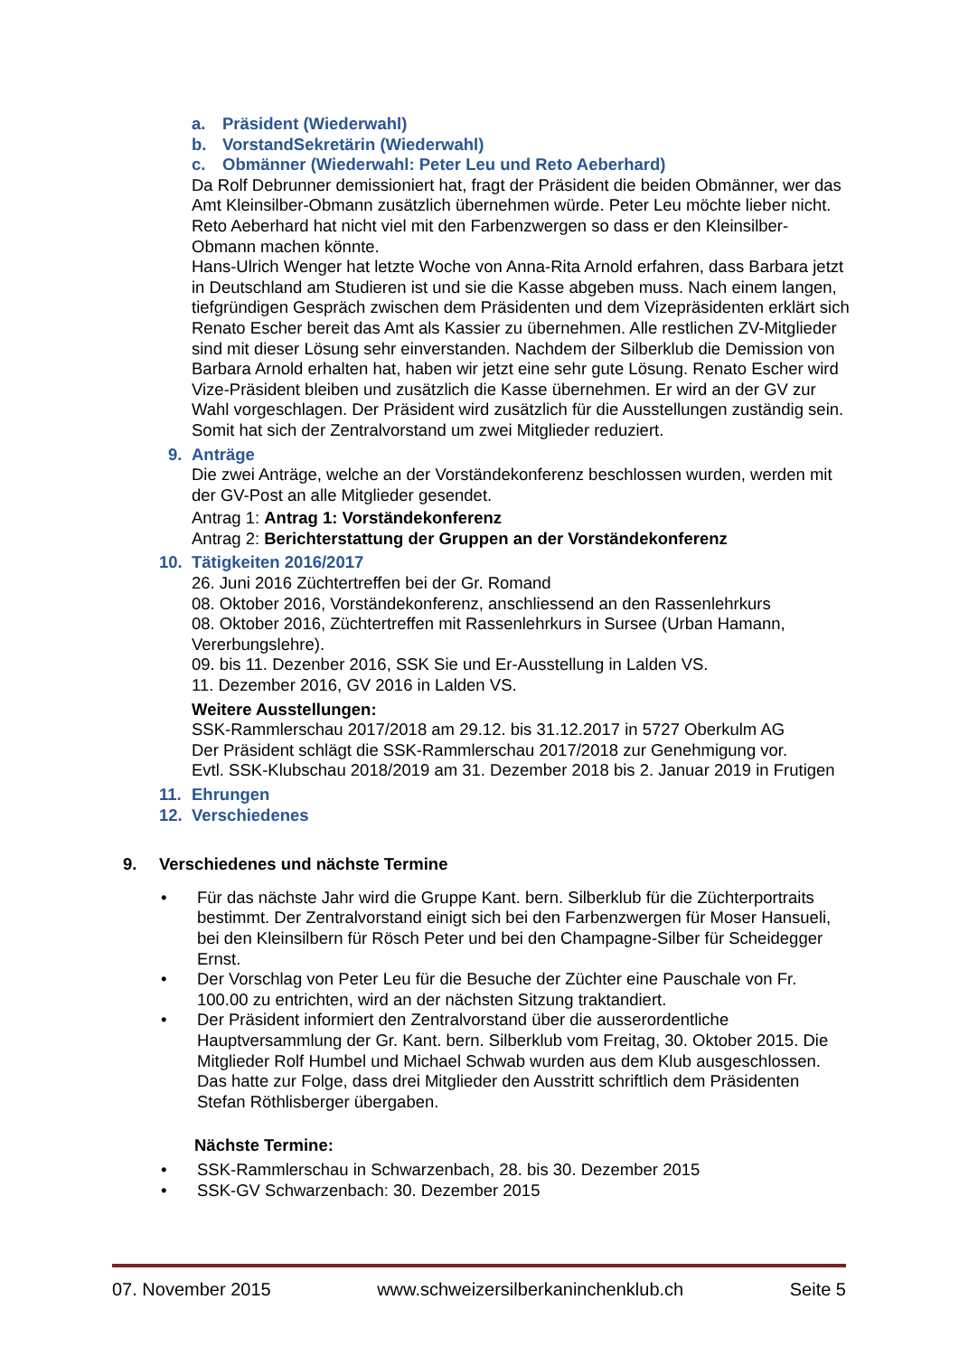a. Präsident (Wiederwahl)
b. VorstandSekretärin (Wiederwahl)
c. Obmänner (Wiederwahl: Peter Leu und Reto Aeberhard)
Da Rolf Debrunner demissioniert hat, fragt der Präsident die beiden Obmänner, wer das Amt Kleinsilber-Obmann zusätzlich übernehmen würde. Peter Leu möchte lieber nicht. Reto Aeberhard hat nicht viel mit den Farbenzwergen so dass er den Kleinsilber-Obmann machen könnte.
Hans-Ulrich Wenger hat letzte Woche von Anna-Rita Arnold erfahren, dass Barbara jetzt in Deutschland am Studieren ist und sie die Kasse abgeben muss. Nach einem langen, tiefgründigen Gespräch zwischen dem Präsidenten und dem Vizepräsidenten erklärt sich Renato Escher bereit das Amt als Kassier zu übernehmen. Alle restlichen ZV-Mitglieder sind mit dieser Lösung sehr einverstanden. Nachdem der Silberklub die Demission von Barbara Arnold erhalten hat, haben wir jetzt eine sehr gute Lösung. Renato Escher wird Vize-Präsident bleiben und zusätzlich die Kasse übernehmen. Er wird an der GV zur Wahl vorgeschlagen. Der Präsident wird zusätzlich für die Ausstellungen zuständig sein.
Somit hat sich der Zentralvorstand um zwei Mitglieder reduziert.
9. Anträge
Die zwei Anträge, welche an der Vorständekonferenz beschlossen wurden, werden mit der GV-Post an alle Mitglieder gesendet.
Antrag 1: Antrag 1: Vorständekonferenz
Antrag 2: Berichterstattung der Gruppen an der Vorständekonferenz
10. Tätigkeiten 2016/2017
26. Juni 2016 Züchtertreffen bei der Gr. Romand
08. Oktober 2016, Vorständekonferenz, anschliessend an den Rassenlehrkurs
08. Oktober 2016, Züchtertreffen mit Rassenlehrkurs in Sursee (Urban Hamann, Vererbungslehre).
09. bis 11. Dezenber 2016, SSK Sie und Er-Ausstellung in Lalden VS.
11. Dezember 2016, GV 2016 in Lalden VS.
Weitere Ausstellungen:
SSK-Rammlerschau 2017/2018 am 29.12. bis 31.12.2017 in 5727 Oberkulm AG
Der Präsident schlägt die SSK-Rammlerschau 2017/2018 zur Genehmigung vor.
Evtl. SSK-Klubschau 2018/2019 am 31. Dezember 2018 bis 2. Januar 2019 in Frutigen
11. Ehrungen
12. Verschiedenes
9. Verschiedenes und nächste Termine
• Für das nächste Jahr wird die Gruppe Kant. bern. Silberklub für die Züchterportraits bestimmt. Der Zentralvorstand einigt sich bei den Farbenzwergen für Moser Hansueli, bei den Kleinsilbern für Rösch Peter und bei den Champagne-Silber für Scheidegger Ernst.
• Der Vorschlag von Peter Leu für die Besuche der Züchter eine Pauschale von Fr. 100.00 zu entrichten, wird an der nächsten Sitzung traktandiert.
• Der Präsident informiert den Zentralvorstand über die ausserordentliche Hauptversammlung der Gr. Kant. bern. Silberklub vom Freitag, 30. Oktober 2015. Die Mitglieder Rolf Humbel und Michael Schwab wurden aus dem Klub ausgeschlossen.
Das hatte zur Folge, dass drei Mitglieder den Ausstritt schriftlich dem Präsidenten Stefan Röthlisberger übergaben.
Nächste Termine:
• SSK-Rammlerschau in Schwarzenbach, 28. bis 30. Dezember 2015
• SSK-GV Schwarzenbach: 30. Dezember 2015
07. November 2015 www.schweizersilberkaninchenklub.ch Seite 5